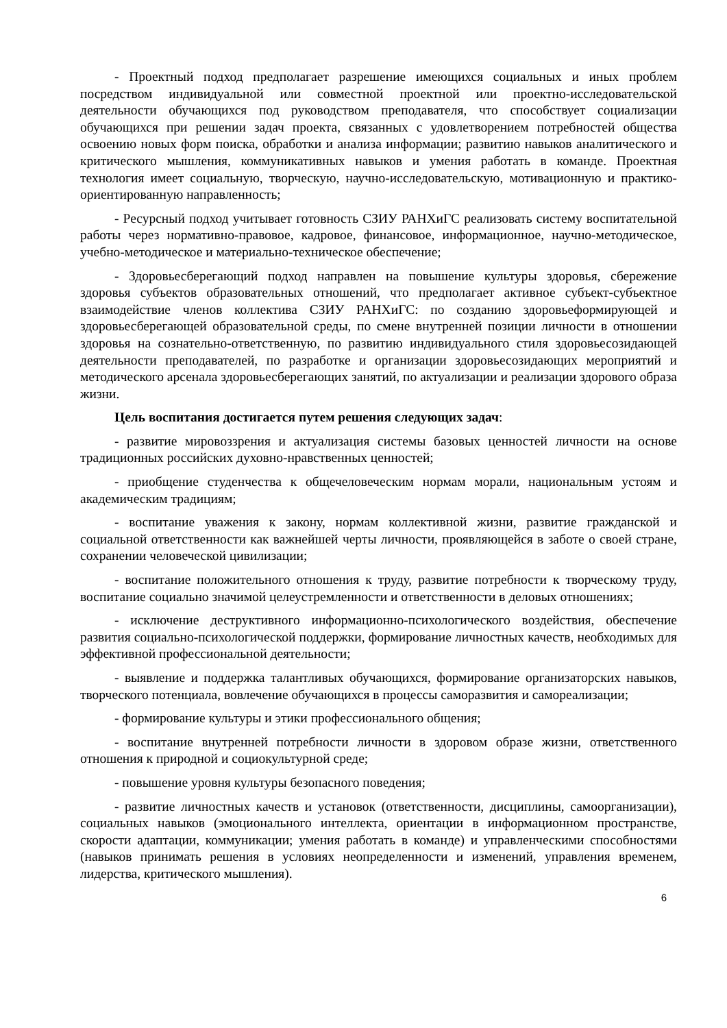- Проектный подход предполагает разрешение имеющихся социальных и иных проблем посредством индивидуальной или совместной проектной или проектно-исследовательской деятельности обучающихся под руководством преподавателя, что способствует социализации обучающихся при решении задач проекта, связанных с удовлетворением потребностей общества освоению новых форм поиска, обработки и анализа информации; развитию навыков аналитического и критического мышления, коммуникативных навыков и умения работать в команде. Проектная технология имеет социальную, творческую, научно-исследовательскую, мотивационную и практико-ориентированную направленность;
- Ресурсный подход учитывает готовность СЗИУ РАНХиГС реализовать систему воспитательной работы через нормативно-правовое, кадровое, финансовое, информационное, научно-методическое, учебно-методическое и материально-техническое обеспечение;
- Здоровьесберегающий подход направлен на повышение культуры здоровья, сбережение здоровья субъектов образовательных отношений, что предполагает активное субъект-субъектное взаимодействие членов коллектива СЗИУ РАНХиГС: по созданию здоровьеформирующей и здоровьесберегающей образовательной среды, по смене внутренней позиции личности в отношении здоровья на сознательно-ответственную, по развитию индивидуального стиля здоровьесозидающей деятельности преподавателей, по разработке и организации здоровьесозидающих мероприятий и методического арсенала здоровьесберегающих занятий, по актуализации и реализации здорового образа жизни.
Цель воспитания достигается путем решения следующих задач:
- развитие мировоззрения и актуализация системы базовых ценностей личности на основе традиционных российских духовно-нравственных ценностей;
- приобщение студенчества к общечеловеческим нормам морали, национальным устоям и академическим традициям;
- воспитание уважения к закону, нормам коллективной жизни, развитие гражданской и социальной ответственности как важнейшей черты личности, проявляющейся в заботе о своей стране, сохранении человеческой цивилизации;
- воспитание положительного отношения к труду, развитие потребности к творческому труду, воспитание социально значимой целеустремленности и ответственности в деловых отношениях;
- исключение деструктивного информационно-психологического воздействия, обеспечение развития социально-психологической поддержки, формирование личностных качеств, необходимых для эффективной профессиональной деятельности;
- выявление и поддержка талантливых обучающихся, формирование организаторских навыков, творческого потенциала, вовлечение обучающихся в процессы саморазвития и самореализации;
- формирование культуры и этики профессионального общения;
- воспитание внутренней потребности личности в здоровом образе жизни, ответственного отношения к природной и социокультурной среде;
- повышение уровня культуры безопасного поведения;
- развитие личностных качеств и установок (ответственности, дисциплины, самоорганизации), социальных навыков (эмоционального интеллекта, ориентации в информационном пространстве, скорости адаптации, коммуникации; умения работать в команде) и управленческими способностями (навыков принимать решения в условиях неопределенности и изменений, управления временем, лидерства, критического мышления).
6